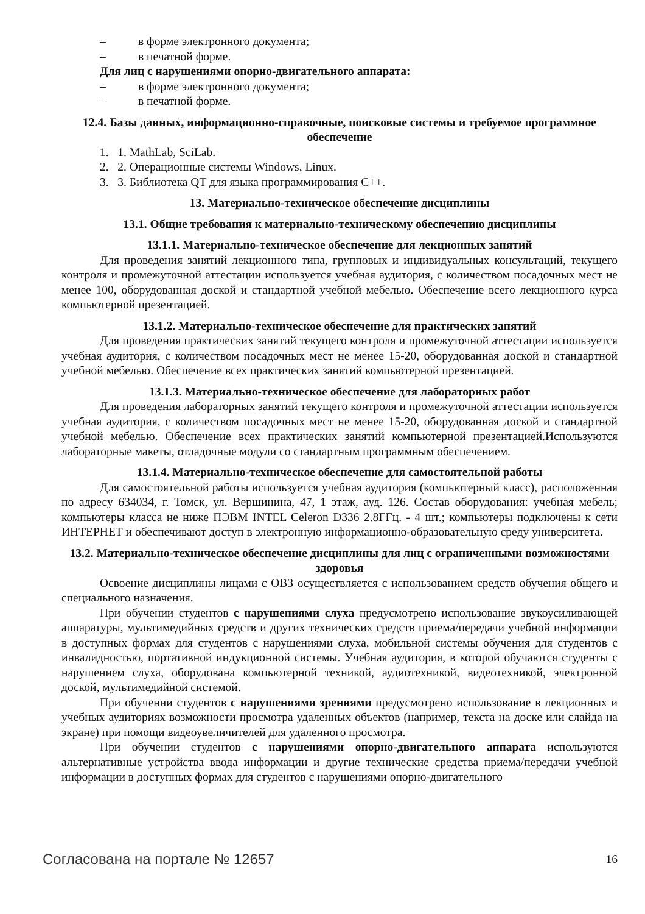– в форме электронного документа;
– в печатной форме.
Для лиц с нарушениями опорно-двигательного аппарата:
– в форме электронного документа;
– в печатной форме.
12.4. Базы данных, информационно-справочные, поисковые системы и требуемое программное обеспечение
1. 1. MathLab, SciLab.
2. 2. Операционные системы Windows, Linux.
3. 3. Библиотека QT для языка программирования C++.
13. Материально-техническое обеспечение дисциплины
13.1. Общие требования к материально-техническому обеспечению дисциплины
13.1.1. Материально-техническое обеспечение для лекционных занятий
Для проведения занятий лекционного типа, групповых и индивидуальных консультаций, текущего контроля и промежуточной аттестации используется учебная аудитория, с количеством посадочных мест не менее 100, оборудованная доской и стандартной учебной мебелью. Обеспечение всего лекционного курса компьютерной презентацией.
13.1.2. Материально-техническое обеспечение для практических занятий
Для проведения практических занятий текущего контроля и промежуточной аттестации используется учебная аудитория, с количеством посадочных мест не менее 15-20, оборудованная доской и стандартной учебной мебелью. Обеспечение всех практических занятий компьютерной презентацией.
13.1.3. Материально-техническое обеспечение для лабораторных работ
Для проведения лабораторных занятий текущего контроля и промежуточной аттестации используется учебная аудитория, с количеством посадочных мест не менее 15-20, оборудованная доской и стандартной учебной мебелью. Обеспечение всех практических занятий компьютерной презентацией.Используются лабораторные макеты, отладочные модули со стандартным программным обеспечением.
13.1.4. Материально-техническое обеспечение для самостоятельной работы
Для самостоятельной работы используется учебная аудитория (компьютерный класс), расположенная по адресу 634034, г. Томск, ул. Вершинина, 47, 1 этаж, ауд. 126. Состав оборудования: учебная мебель; компьютеры класса не ниже ПЭВМ INTEL Celeron D336 2.8ГГц. - 4 шт.; компьютеры подключены к сети ИНТЕРНЕТ и обеспечивают доступ в электронную информационно-образовательную среду университета.
13.2. Материально-техническое обеспечение дисциплины для лиц с ограниченными возможностями здоровья
Освоение дисциплины лицами с ОВЗ осуществляется с использованием средств обучения общего и специального назначения.
При обучении студентов с нарушениями слуха предусмотрено использование звукоусиливающей аппаратуры, мультимедийных средств и других технических средств приема/передачи учебной информации в доступных формах для студентов с нарушениями слуха, мобильной системы обучения для студентов с инвалидностью, портативной индукционной системы. Учебная аудитория, в которой обучаются студенты с нарушением слуха, оборудована компьютерной техникой, аудиотехникой, видеотехникой, электронной доской, мультимедийной системой.
При обучении студентов с нарушениями зрениями предусмотрено использование в лекционных и учебных аудиториях возможности просмотра удаленных объектов (например, текста на доске или слайда на экране) при помощи видеоувеличителей для удаленного просмотра.
При обучении студентов с нарушениями опорно-двигательного аппарата используются альтернативные устройства ввода информации и другие технические средства приема/передачи учебной информации в доступных формах для студентов с нарушениями опорно-двигательного
Согласована на портале № 12657 16